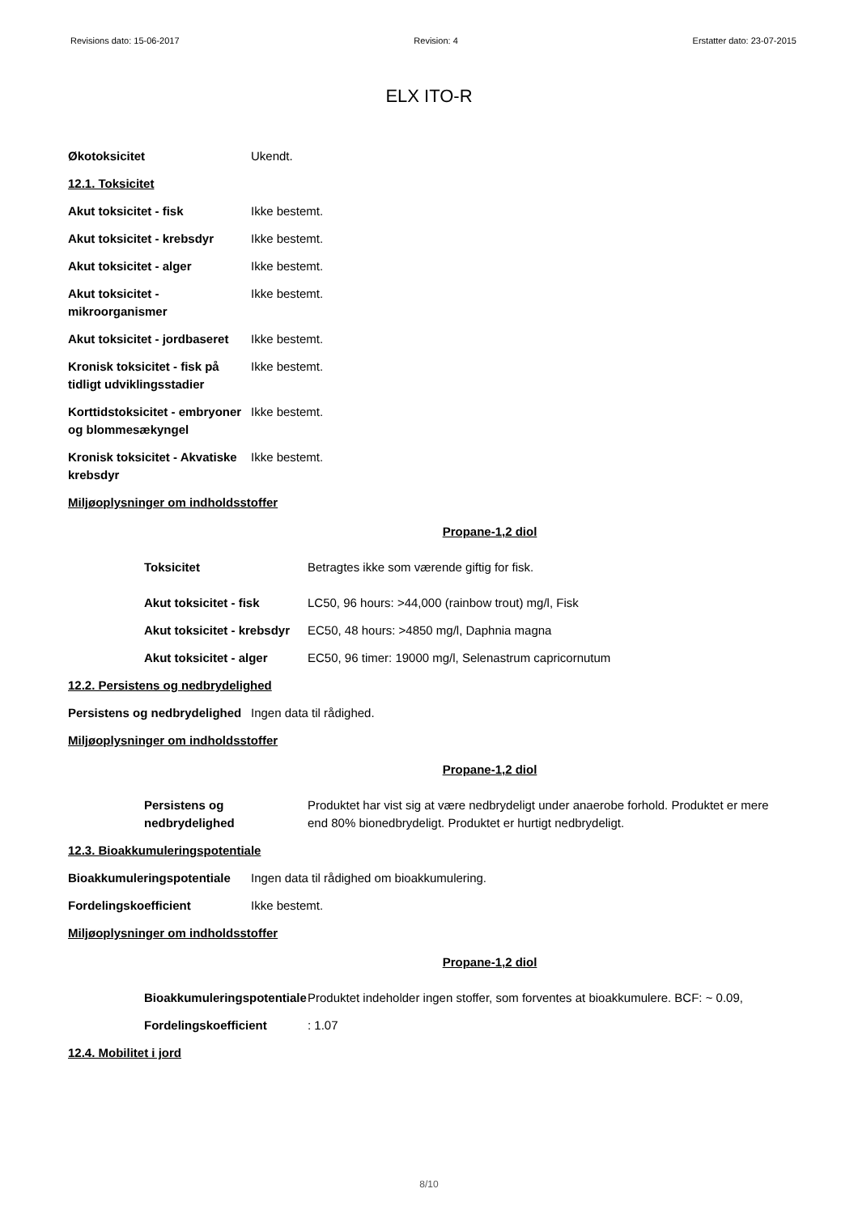Revisions dato: 15-06-2017 Revision: 4 Erstatter dato: 23-07-2015
ELX ITO-R
Økotoksicitet Ukendt.
12.1. Toksicitet
Akut toksicitet - fisk Ikke bestemt.
Akut toksicitet - krebsdyr
Ikke bestemt.
Akut toksicitet - alger Ikke bestemt.
Akut toksicitet - mikroorganismer
Ikke bestemt.
Akut toksicitet - jordbaseret
Ikke bestemt.
Kronisk toksicitet - fisk på tidligt udviklingsstadier
Ikke bestemt.
Korttidstoksicitet - embryoner og blommesækyngel
Ikke bestemt.
Kronisk toksicitet - Akvatiske krebsdyr
Ikke bestemt.
Miljøoplysninger om indholdsstoffer
Propane-1,2 diol
Toksicitet Betragtes ikke som værende giftig for fisk.
Akut toksicitet - fisk LC50, 96 hours: >44,000 (rainbow trout) mg/l, Fisk
Akut toksicitet - krebsdyr
EC50, 48 hours: >4850 mg/l, Daphnia magna
Akut toksicitet - alger
EC50, 96 timer: 19000 mg/l, Selenastrum capricornutum
12.2. Persistens og nedbrydelighed
Persistens og nedbrydelighed
Ingen data til rådighed.
Miljøoplysninger om indholdsstoffer
Propane-1,2 diol
Persistens og nedbrydelighed
Produktet har vist sig at være nedbrydeligt under anaerobe forhold. Produktet er mere end 80% bionedbrydeligt. Produktet er hurtigt nedbrydeligt.
12.3. Bioakkumuleringspotentiale
Bioakkumuleringspotentiale
Ingen data til rådighed om bioakkumulering.
Fordelingskoefficient Ikke bestemt.
Miljøoplysninger om indholdsstoffer
Propane-1,2 diol
Bioakkumuleringspotentiale
Produktet indeholder ingen stoffer, som forventes at bioakkumulere. BCF: ~ 0.09,
Fordelingskoefficient : 1.07
12.4. Mobilitet i jord
8/10